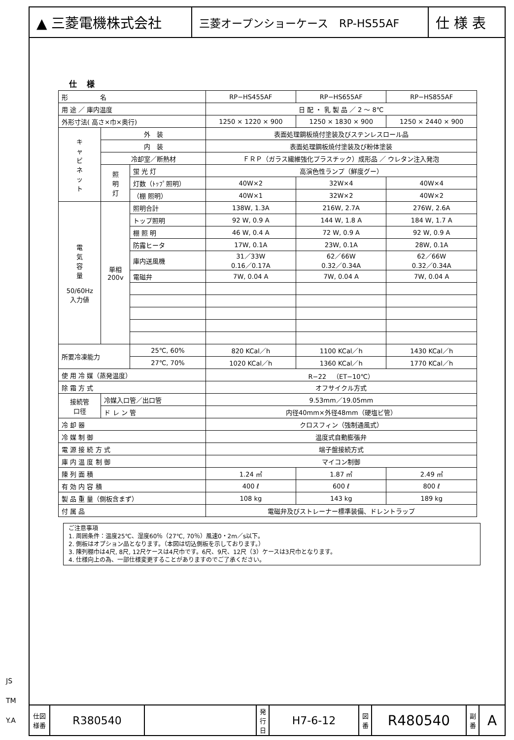▲ 三菱電機株式会社
三菱オープンショーケース　RP-HS55AF
仕 様 表
仕様
| 形 名 | | | RP−HS455AF | RP−HS655AF | RP−HS855AF |
| 用 途 ／ 庫内温度 | | | 日 配 ・ 乳 製 品 ／ 2 ～ 8℃ | | |
| 外形寸法( 高さ×巾×奥行) | | | 1250 × 1220 × 900 | 1250 × 1830 × 900 | 1250 × 2440 × 900 |
| キ ャ ビ ネ ッ ト | 外 装 | | 表面処理鋼板焼付塗装及びステンレスロール品 | | |
| | 内 装 | | 表面処理鋼板焼付塗装及び粉体塗装 | | |
| | 冷却室／断熱材 | | ＦＲＰ（ガラス繊維強化プラスチック）成形品 ／ ウレタン注入発泡 | | |
| | 照 明 灯 | 蛍 光 灯 | 高演色性ランプ（鮮度グー） | | |
| | | 灯数（ﾄｯﾌﾟ照明） | 40W×2 | 32W×4 | 40W×4 |
| | | （棚 照明） | 40W×1 | 32W×2 | 40W×2 |
| 電 気 容 量 50/60Hz 入力値 | 単相 200v | 照明合計 | 138W, 1.3A | 216W, 2.7A | 276W, 2.6A |
| | | トップ照明 | 92 W, 0.9 A | 144 W, 1.8 A | 184 W, 1.7 A |
| | | 棚 照 明 | 46 W, 0.4 A | 72 W, 0.9 A | 92 W, 0.9 A |
| | | 防露ヒータ | 17W, 0.1A | 23W, 0.1A | 28W, 0.1A |
| | | 庫内送風機 | 31／33W 0.16／0.17A | 62／66W 0.32／0.34A | 62／66W 0.32／0.34A |
| | | 電磁弁 | 7W, 0.04 A | 7W, 0.04 A | 7W, 0.04 A |
| 所要冷凍能力 | | 25℃, 60% | 820 KCal／h | 1100 KCal／h | 1430 KCal／h |
| | | 27℃, 70% | 1020 KCal／h | 1360 KCal／h | 1770 KCal／h |
| 使 用 冷 媒（蒸発温度） | | | R−22 （ET−10℃） | | |
| 除 霜 方 式 | | | オフサイクル方式 | | |
| 接続管 口径 | 冷媒入口管／出口管 | | 9.53mm／19.05mm | | |
| | ド レ ン 管 | | 内径40mm×外径48mm（硬塩ビ管） | | |
| 冷 却 器 | | | クロスフィン（強制通風式） | | |
| 冷 媒 制 御 | | | 温度式自動膨張弁 | | |
| 電 源 接 続 方 式 | | | 端子盤接続方式 | | |
| 庫 内 温 度 制 御 | | | マイコン制御 | | |
| 陳 列 面 積 | | | 1.24 ㎡ | 1.87 ㎡ | 2.49 ㎡ |
| 有 効 内 容 積 | | | 400 ℓ | 600 ℓ | 800 ℓ |
| 製 品 重 量（側板含まず） | | | 108 kg | 143 kg | 189 kg |
| 付 属 品 | | | 電磁弁及びストレーナー標準装備、ドレントラップ | | |
ご注意事項
1. 周囲条件：温度25℃、湿度60％（27℃, 70％）風速0・2m／s以下。
2. 側板はオプション品となります。（本図は切込側板を示しております。）
3. 陳列棚巾は4尺, 8尺, 12尺ケースは4尺巾です。6尺、9尺、12尺（3）ケースは3尺巾となります。
4. 仕様向上の為、一部仕様変更することがありますのでご了承ください。
仕図
様番
R380540
発行日
H7-6-12
図番
R480540
副番
A
JS
TM
Y.A